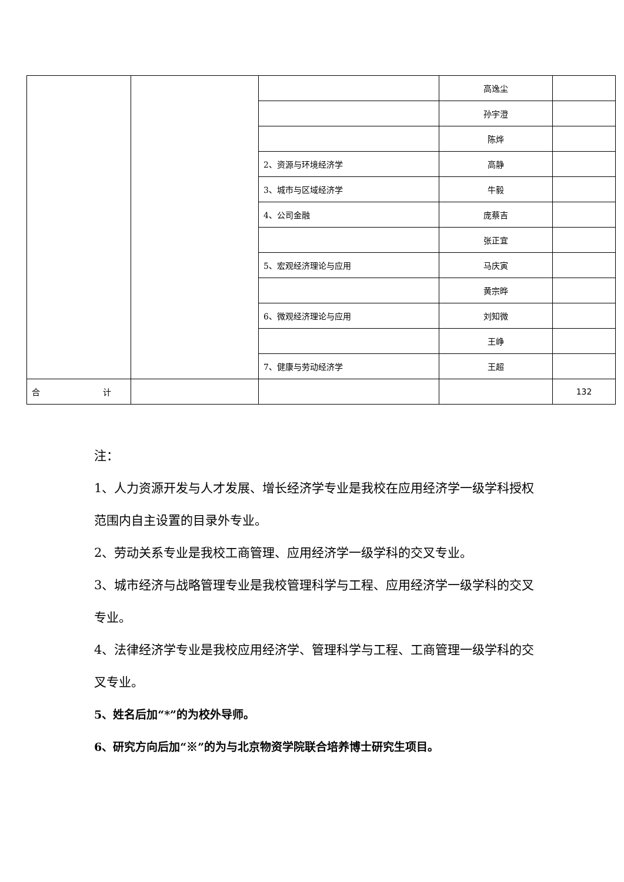| | | | 高逸尘 | |
| | | | 孙宇澄 | |
| | | | 陈烨 | |
| | | 2、资源与环境经济学 | 高静 | |
| | | 3、城市与区域经济学 | 牛毅 | |
| | | 4、公司金融 | 庞蔡吉 | |
| | | | 张正宜 | |
| | | 5、宏观经济理论与应用 | 马庆寅 | |
| | | | 黄宗晔 | |
| | | 6、微观经济理论与应用 | 刘知微 | |
| | | | 王峥 | |
| | | 7、健康与劳动经济学 | 王超 | |
| 合 计 | | | | 132 |
注：
1、人力资源开发与人才发展、增长经济学专业是我校在应用经济学一级学科授权范围内自主设置的目录外专业。
2、劳动关系专业是我校工商管理、应用经济学一级学科的交叉专业。
3、城市经济与战略管理专业是我校管理科学与工程、应用经济学一级学科的交叉专业。
4、法律经济学专业是我校应用经济学、管理科学与工程、工商管理一级学科的交叉专业。
5、姓名后加“*”的为校外导师。
6、研究方向后加“※”的为与北京物资学院联合培养博士研究生项目。